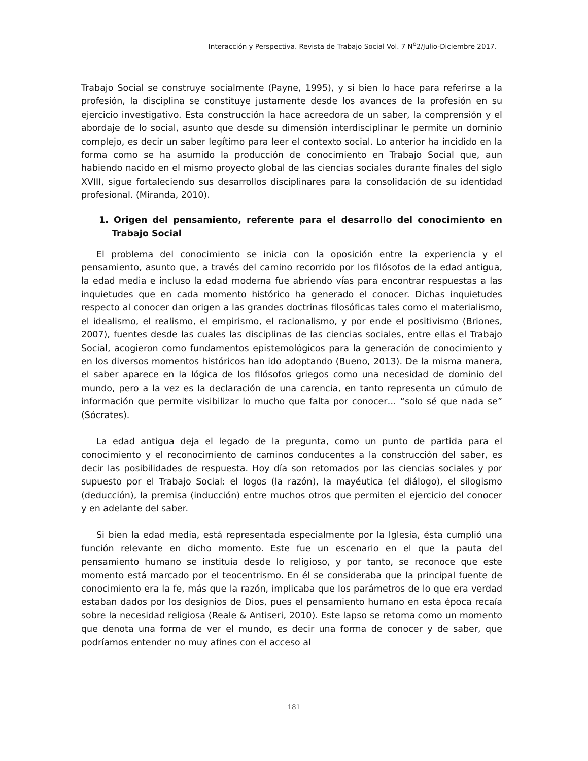Interacción y Perspectiva. Revista de Trabajo Social Vol. 7 N<sup>o</sup>2/Julio-Diciembre 2017.
Trabajo Social se construye socialmente (Payne, 1995), y si bien lo hace para referirse a la profesión, la disciplina se constituye justamente desde los avances de la profesión en su ejercicio investigativo. Esta construcción la hace acreedora de un saber, la comprensión y el abordaje de lo social, asunto que desde su dimensión interdisciplinar le permite un dominio complejo, es decir un saber legítimo para leer el contexto social. Lo anterior ha incidido en la forma como se ha asumido la producción de conocimiento en Trabajo Social que, aun habiendo nacido en el mismo proyecto global de las ciencias sociales durante finales del siglo XVIII, sigue fortaleciendo sus desarrollos disciplinares para la consolidación de su identidad profesional. (Miranda, 2010).
1. Origen del pensamiento, referente para el desarrollo del conocimiento en Trabajo Social
El problema del conocimiento se inicia con la oposición entre la experiencia y el pensamiento, asunto que, a través del camino recorrido por los filósofos de la edad antigua, la edad media e incluso la edad moderna fue abriendo vías para encontrar respuestas a las inquietudes que en cada momento histórico ha generado el conocer. Dichas inquietudes respecto al conocer dan origen a las grandes doctrinas filosóficas tales como el materialismo, el idealismo, el realismo, el empirismo, el racionalismo, y por ende el positivismo (Briones, 2007), fuentes desde las cuales las disciplinas de las ciencias sociales, entre ellas el Trabajo Social, acogieron como fundamentos epistemológicos para la generación de conocimiento y en los diversos momentos históricos han ido adoptando (Bueno, 2013). De la misma manera, el saber aparece en la lógica de los filósofos griegos como una necesidad de dominio del mundo, pero a la vez es la declaración de una carencia, en tanto representa un cúmulo de información que permite visibilizar lo mucho que falta por conocer… “solo sé que nada se” (Sócrates).
La edad antigua deja el legado de la pregunta, como un punto de partida para el conocimiento y el reconocimiento de caminos conducentes a la construcción del saber, es decir las posibilidades de respuesta. Hoy día son retomados por las ciencias sociales y por supuesto por el Trabajo Social: el logos (la razón), la mayéutica (el diálogo), el silogismo (deducción), la premisa (inducción) entre muchos otros que permiten el ejercicio del conocer y en adelante del saber.
Si bien la edad media, está representada especialmente por la Iglesia, ésta cumplió una función relevante en dicho momento. Este fue un escenario en el que la pauta del pensamiento humano se instituía desde lo religioso, y por tanto, se reconoce que este momento está marcado por el teocentrismo. En él se consideraba que la principal fuente de conocimiento era la fe, más que la razón, implicaba que los parámetros de lo que era verdad estaban dados por los designios de Dios, pues el pensamiento humano en esta época recaía sobre la necesidad religiosa (Reale & Antiseri, 2010). Este lapso se retoma como un momento que denota una forma de ver el mundo, es decir una forma de conocer y de saber, que podríamos entender no muy afines con el acceso al
181